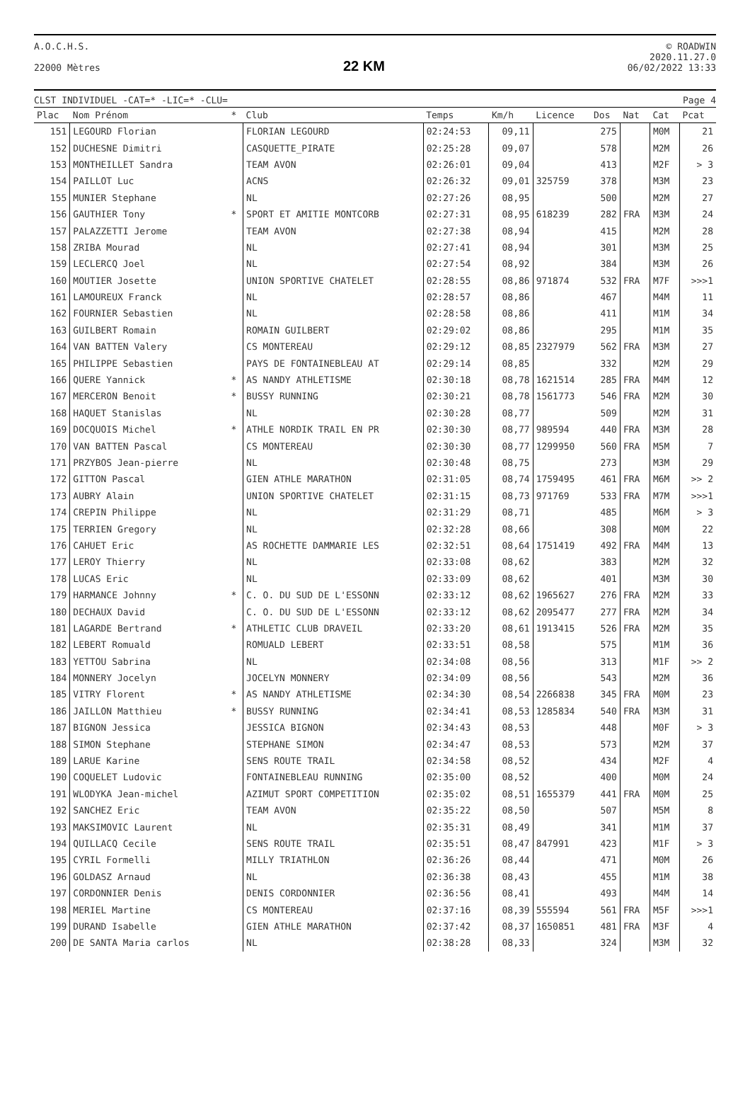A.O.C.H.S.
22000 Mètres
22 KM
© ROADWIN
2020.11.27.0
06/02/2022 13:33
CLST INDIVIDUEL -CAT=* -LIC=* -CLU= Page 4
| Plac | Nom Prénom | * | Club | Temps | Km/h | Licence | Dos | Nat | Cat | Pcat |
| --- | --- | --- | --- | --- | --- | --- | --- | --- | --- | --- |
| 151 | LEGOURD Florian | | FLORIAN LEGOURD | 02:24:53 | 09,11 | | 275 | | M0M | 21 |
| 152 | DUCHESNE Dimitri | | CASQUETTE_PIRATE | 02:25:28 | 09,07 | | 578 | | M2M | 26 |
| 153 | MONTHEILLET Sandra | | TEAM AVON | 02:26:01 | 09,04 | | 413 | | M2F | > 3 |
| 154 | PAILLOT Luc | | ACNS | 02:26:32 | 09,01 | 325759 | 378 | | M3M | 23 |
| 155 | MUNIER Stephane | | NL | 02:27:26 | 08,95 | | 500 | | M2M | 27 |
| 156 | GAUTHIER Tony | * | SPORT ET AMITIE MONTCORB | 02:27:31 | 08,95 | 618239 | 282 | FRA | M3M | 24 |
| 157 | PALAZZETTI Jerome | | TEAM AVON | 02:27:38 | 08,94 | | 415 | | M2M | 28 |
| 158 | ZRIBA Mourad | | NL | 02:27:41 | 08,94 | | 301 | | M3M | 25 |
| 159 | LECLERCQ Joel | | NL | 02:27:54 | 08,92 | | 384 | | M3M | 26 |
| 160 | MOUTIER Josette | | UNION SPORTIVE CHATELET | 02:28:55 | 08,86 | 971874 | 532 | FRA | M7F | >>>1 |
| 161 | LAMOUREUX Franck | | NL | 02:28:57 | 08,86 | | 467 | | M4M | 11 |
| 162 | FOURNIER Sebastien | | NL | 02:28:58 | 08,86 | | 411 | | M1M | 34 |
| 163 | GUILBERT Romain | | ROMAIN GUILBERT | 02:29:02 | 08,86 | | 295 | | M1M | 35 |
| 164 | VAN BATTEN Valery | | CS MONTEREAU | 02:29:12 | 08,85 | 2327979 | 562 | FRA | M3M | 27 |
| 165 | PHILIPPE Sebastien | | PAYS DE FONTAINEBLEAU AT | 02:29:14 | 08,85 | | 332 | | M2M | 29 |
| 166 | QUERE Yannick | * | AS NANDY ATHLETISME | 02:30:18 | 08,78 | 1621514 | 285 | FRA | M4M | 12 |
| 167 | MERCERON Benoit | * | BUSSY RUNNING | 02:30:21 | 08,78 | 1561773 | 546 | FRA | M2M | 30 |
| 168 | HAQUET Stanislas | | NL | 02:30:28 | 08,77 | | 509 | | M2M | 31 |
| 169 | DOCQUOIS Michel | * | ATHLE NORDIK TRAIL EN PR | 02:30:30 | 08,77 | 989594 | 440 | FRA | M3M | 28 |
| 170 | VAN BATTEN Pascal | | CS MONTEREAU | 02:30:30 | 08,77 | 1299950 | 560 | FRA | M5M | 7 |
| 171 | PRZYBOS Jean-pierre | | NL | 02:30:48 | 08,75 | | 273 | | M3M | 29 |
| 172 | GITTON Pascal | | GIEN ATHLE MARATHON | 02:31:05 | 08,74 | 1759495 | 461 | FRA | M6M | >> 2 |
| 173 | AUBRY Alain | | UNION SPORTIVE CHATELET | 02:31:15 | 08,73 | 971769 | 533 | FRA | M7M | >>>1 |
| 174 | CREPIN Philippe | | NL | 02:31:29 | 08,71 | | 485 | | M6M | > 3 |
| 175 | TERRIEN Gregory | | NL | 02:32:28 | 08,66 | | 308 | | M0M | 22 |
| 176 | CAHUET Eric | | AS ROCHETTE DAMMARIE LES | 02:32:51 | 08,64 | 1751419 | 492 | FRA | M4M | 13 |
| 177 | LEROY Thierry | | NL | 02:33:08 | 08,62 | | 383 | | M2M | 32 |
| 178 | LUCAS Eric | | NL | 02:33:09 | 08,62 | | 401 | | M3M | 30 |
| 179 | HARMANCE Johnny | * | C. O. DU SUD DE L'ESSONN | 02:33:12 | 08,62 | 1965627 | 276 | FRA | M2M | 33 |
| 180 | DECHAUX David | | C. O. DU SUD DE L'ESSONN | 02:33:12 | 08,62 | 2095477 | 277 | FRA | M2M | 34 |
| 181 | LAGARDE Bertrand | * | ATHLETIC CLUB DRAVEIL | 02:33:20 | 08,61 | 1913415 | 526 | FRA | M2M | 35 |
| 182 | LEBERT Romuald | | ROMUALD LEBERT | 02:33:51 | 08,58 | | 575 | | M1M | 36 |
| 183 | YETTOU Sabrina | | NL | 02:34:08 | 08,56 | | 313 | | M1F | >> 2 |
| 184 | MONNERY Jocelyn | | JOCELYN MONNERY | 02:34:09 | 08,56 | | 543 | | M2M | 36 |
| 185 | VITRY Florent | * | AS NANDY ATHLETISME | 02:34:30 | 08,54 | 2266838 | 345 | FRA | M0M | 23 |
| 186 | JAILLON Matthieu | * | BUSSY RUNNING | 02:34:41 | 08,53 | 1285834 | 540 | FRA | M3M | 31 |
| 187 | BIGNON Jessica | | JESSICA BIGNON | 02:34:43 | 08,53 | | 448 | | M0F | > 3 |
| 188 | SIMON Stephane | | STEPHANE SIMON | 02:34:47 | 08,53 | | 573 | | M2M | 37 |
| 189 | LARUE Karine | | SENS ROUTE TRAIL | 02:34:58 | 08,52 | | 434 | | M2F | 4 |
| 190 | COQUELET Ludovic | | FONTAINEBLEAU RUNNING | 02:35:00 | 08,52 | | 400 | | M0M | 24 |
| 191 | WLODYKA Jean-michel | | AZIMUT SPORT COMPETITION | 02:35:02 | 08,51 | 1655379 | 441 | FRA | M0M | 25 |
| 192 | SANCHEZ Eric | | TEAM AVON | 02:35:22 | 08,50 | | 507 | | M5M | 8 |
| 193 | MAKSIMOVIC Laurent | | NL | 02:35:31 | 08,49 | | 341 | | M1M | 37 |
| 194 | QUILLACQ Cecile | | SENS ROUTE TRAIL | 02:35:51 | 08,47 | 847991 | 423 | | M1F | > 3 |
| 195 | CYRIL Formelli | | MILLY TRIATHLON | 02:36:26 | 08,44 | | 471 | | M0M | 26 |
| 196 | GOLDASZ Arnaud | | NL | 02:36:38 | 08,43 | | 455 | | M1M | 38 |
| 197 | CORDONNIER Denis | | DENIS CORDONNIER | 02:36:56 | 08,41 | | 493 | | M4M | 14 |
| 198 | MERIEL Martine | | CS MONTEREAU | 02:37:16 | 08,39 | 555594 | 561 | FRA | M5F | >>>1 |
| 199 | DURAND Isabelle | | GIEN ATHLE MARATHON | 02:37:42 | 08,37 | 1650851 | 481 | FRA | M3F | 4 |
| 200 | DE SANTA Maria carlos | | NL | 02:38:28 | 08,33 | | 324 | | M3M | 32 |